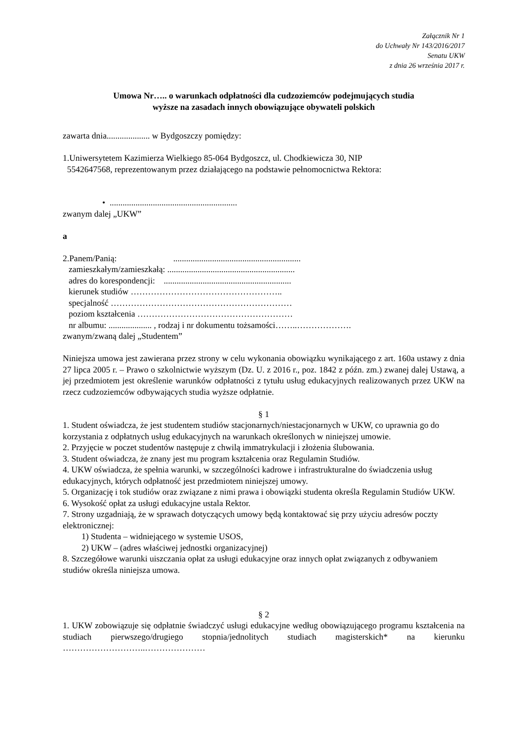Załącznik Nr 1
do Uchwały Nr 143/2016/2017
Senatu UKW
z dnia 26 września 2017 r.
Umowa Nr….. o warunkach odpłatności dla cudzoziemców podejmujących studia
wyższe na zasadach innych obowiązujące obywateli polskich
zawarta dnia.................... w Bydgoszczy pomiędzy:
1.Uniwersytetem Kazimierza Wielkiego 85-064 Bydgoszcz, ul. Chodkiewicza 30, NIP
5542647568, reprezentowanym przez działającego na podstawie pełnomocnictwa Rektora:
• ...........................................................
zwanym dalej „UKW”
a
2.Panem/Panią: ...........................................................
zamieszkałym/zamieszkałą: ...........................................................
adres do korespondencji: ...........................................................
kierunek studiów ……………………………………………..
specjalność ………………………………………………………
poziom kształcenia ………………………………………………
nr albumu: .................... , rodzaj i nr dokumentu tożsamości……..……………….
zwanym/zwaną dalej „Studentem”
Niniejsza umowa jest zawierana przez strony w celu wykonania obowiązku wynikającego z art. 160a ustawy z dnia 27 lipca 2005 r. – Prawo o szkolnictwie wyższym (Dz. U. z 2016 r., poz. 1842 z późn. zm.) zwanej dalej Ustawą, a jej przedmiotem jest określenie warunków odpłatności z tytułu usług edukacyjnych realizowanych przez UKW na rzecz cudzoziemców odbywających studia wyższe odpłatnie.
§ 1
1. Student oświadcza, że jest studentem studiów stacjonarnych/niestacjonarnych w UKW, co uprawnia go do korzystania z odpłatnych usług edukacyjnych na warunkach określonych w niniejszej umowie.
2. Przyjęcie w poczet studentów następuje z chwilą immatrykulacji i złożenia ślubowania.
3. Student oświadcza, że znany jest mu program kształcenia oraz Regulamin Studiów.
4. UKW oświadcza, że spełnia warunki, w szczególności kadrowe i infrastrukturalne do świadczenia usług edukacyjnych, których odpłatność jest przedmiotem niniejszej umowy.
5. Organizację i tok studiów oraz związane z nimi prawa i obowiązki studenta określa Regulamin Studiów UKW.
6. Wysokość opłat za usługi edukacyjne ustala Rektor.
7. Strony uzgadniają, że w sprawach dotyczących umowy będą kontaktować się przy użyciu adresów poczty elektronicznej:
1) Studenta – widniejącego w systemie USOS,
2) UKW – (adres właściwej jednostki organizacyjnej)
8. Szczegółowe warunki uiszczania opłat za usługi edukacyjne oraz innych opłat związanych z odbywaniem studiów określa niniejsza umowa.
§ 2
1. UKW zobowiązuje się odpłatnie świadczyć usługi edukacyjne według obowiązującego programu kształcenia na studiach pierwszego/drugiego stopnia/jednolitych studiach magisterskich* na kierunku ………………………..…………………